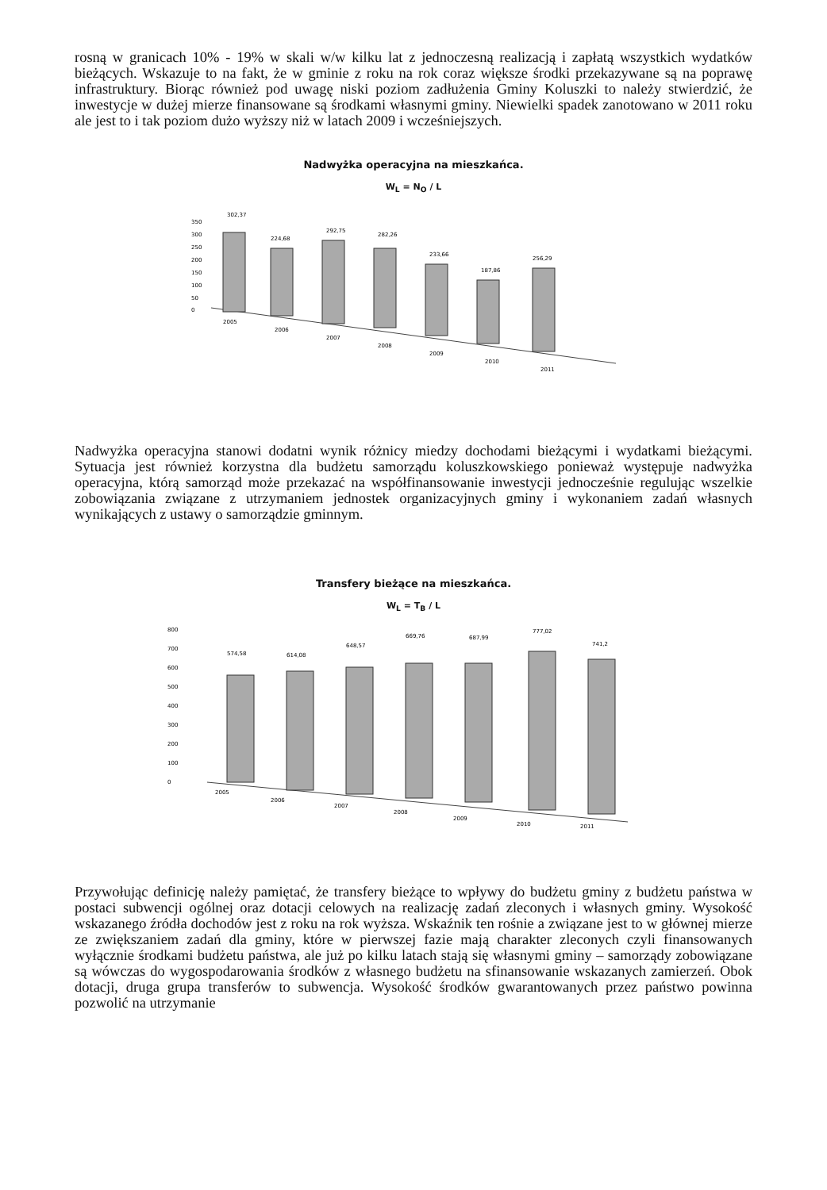rosną w granicach 10% - 19% w skali w/w kilku lat z jednoczesną realizacją i zapłatą wszystkich wydatków bieżących. Wskazuje to na fakt, że w gminie z roku na rok coraz większe środki przekazywane są na poprawę infrastruktury. Biorąc również pod uwagę niski poziom zadłużenia Gminy Koluszki to należy stwierdzić, że inwestycje w dużej mierze finansowane są środkami własnymi gminy. Niewielki spadek zanotowano w 2011 roku ale jest to i tak poziom dużo wyższy niż w latach 2009 i wcześniejszych.
Nadwyżka operacyjna na mieszkańca.
W<sub>L</sub> = N<sub>O</sub> / L
350
300
250
200
150
100
50
0
302,37
224,68
292,75
282,26
233,66
187,86
256,29
2005
2006
2007
2008
2009
2010
2011
Nadwyżka operacyjna stanowi dodatni wynik różnicy miedzy dochodami bieżącymi i wydatkami bieżącymi. Sytuacja jest również korzystna dla budżetu samorządu koluszkowskiego ponieważ występuje nadwyżka operacyjna, którą samorząd może przekazać na współfinansowanie inwestycji jednocześnie regulując wszelkie zobowiązania związane z utrzymaniem jednostek organizacyjnych gminy i wykonaniem zadań własnych wynikających z ustawy o samorządzie gminnym.
Transfery bieżące na mieszkańca.
W<sub>L</sub> = T<sub>B</sub> / L
800
700
600
500
400
300
200
100
0
574,58
614,08
648,57
669,76
687,99
777,02
741,2
2005
2006
2007
2008
2009
2010
2011
Przywołując definicję należy pamiętać, że transfery bieżące to wpływy do budżetu gminy z budżetu państwa w postaci subwencji ogólnej oraz dotacji celowych na realizację zadań zleconych i własnych gminy. Wysokość wskazanego źródła dochodów jest z roku na rok wyższa. Wskaźnik ten rośnie a związane jest to w głównej mierze ze zwiększaniem zadań dla gminy, które w pierwszej fazie mają charakter zleconych czyli finansowanych wyłącznie środkami budżetu państwa, ale już po kilku latach stają się własnymi gminy – samorządy zobowiązane są wówczas do wygospodarowania środków z własnego budżetu na sfinansowanie wskazanych zamierzeń. Obok dotacji, druga grupa transferów to subwencja. Wysokość środków gwarantowanych przez państwo powinna pozwolić na utrzymanie